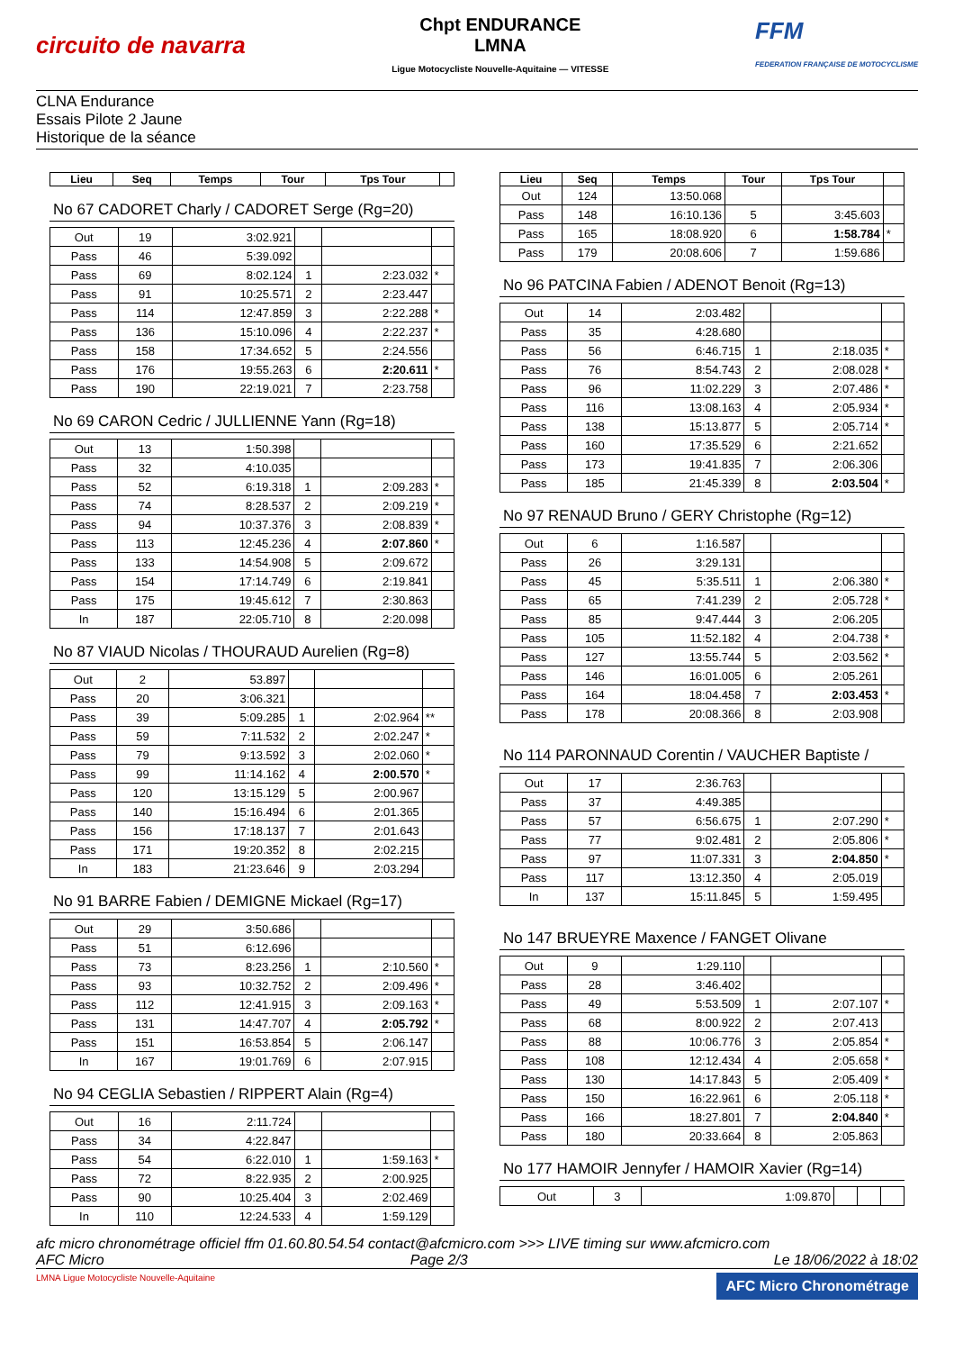circuito de navarra
Chpt ENDURANCE
LMNA
Ligue Motocycliste Nouvelle-Aquitaine — VITESSE
FFM
FEDERATION FRANÇAISE DE MOTOCYCLISME
CLNA Endurance
Essais Pilote 2 Jaune
Historique de la séance
| Lieu | Seq | Temps | Tour | Tps Tour | |
| --- | --- | --- | --- | --- | --- |
No 67 CADORET Charly / CADORET Serge (Rg=20)
| Out | 19 | 3:02.921 | | | |
| Pass | 46 | 5:39.092 | | | |
| Pass | 69 | 8:02.124 | 1 | 2:23.032 | * |
| Pass | 91 | 10:25.571 | 2 | 2:23.447 | |
| Pass | 114 | 12:47.859 | 3 | 2:22.288 | * |
| Pass | 136 | 15:10.096 | 4 | 2:22.237 | * |
| Pass | 158 | 17:34.652 | 5 | 2:24.556 | |
| Pass | 176 | 19:55.263 | 6 | 2:20.611 | * |
| Pass | 190 | 22:19.021 | 7 | 2:23.758 | |
No 69 CARON Cedric / JULLIENNE Yann (Rg=18)
| Out | 13 | 1:50.398 | | | |
| Pass | 32 | 4:10.035 | | | |
| Pass | 52 | 6:19.318 | 1 | 2:09.283 | * |
| Pass | 74 | 8:28.537 | 2 | 2:09.219 | * |
| Pass | 94 | 10:37.376 | 3 | 2:08.839 | * |
| Pass | 113 | 12:45.236 | 4 | 2:07.860 | * |
| Pass | 133 | 14:54.908 | 5 | 2:09.672 | |
| Pass | 154 | 17:14.749 | 6 | 2:19.841 | |
| Pass | 175 | 19:45.612 | 7 | 2:30.863 | |
| In | 187 | 22:05.710 | 8 | 2:20.098 | |
No 87 VIAUD Nicolas / THOURAUD Aurelien (Rg=8)
| Out | 2 | 53.897 | | | |
| Pass | 20 | 3:06.321 | | | |
| Pass | 39 | 5:09.285 | 1 | 2:02.964 | ** |
| Pass | 59 | 7:11.532 | 2 | 2:02.247 | * |
| Pass | 79 | 9:13.592 | 3 | 2:02.060 | * |
| Pass | 99 | 11:14.162 | 4 | 2:00.570 | * |
| Pass | 120 | 13:15.129 | 5 | 2:00.967 | |
| Pass | 140 | 15:16.494 | 6 | 2:01.365 | |
| Pass | 156 | 17:18.137 | 7 | 2:01.643 | |
| Pass | 171 | 19:20.352 | 8 | 2:02.215 | |
| In | 183 | 21:23.646 | 9 | 2:03.294 | |
No 91 BARRE Fabien / DEMIGNE Mickael (Rg=17)
| Out | 29 | 3:50.686 | | | |
| Pass | 51 | 6:12.696 | | | |
| Pass | 73 | 8:23.256 | 1 | 2:10.560 | * |
| Pass | 93 | 10:32.752 | 2 | 2:09.496 | * |
| Pass | 112 | 12:41.915 | 3 | 2:09.163 | * |
| Pass | 131 | 14:47.707 | 4 | 2:05.792 | * |
| Pass | 151 | 16:53.854 | 5 | 2:06.147 | |
| In | 167 | 19:01.769 | 6 | 2:07.915 | |
No 94 CEGLIA Sebastien / RIPPERT Alain (Rg=4)
| Out | 16 | 2:11.724 | | | |
| Pass | 34 | 4:22.847 | | | |
| Pass | 54 | 6:22.010 | 1 | 1:59.163 | * |
| Pass | 72 | 8:22.935 | 2 | 2:00.925 | |
| Pass | 90 | 10:25.404 | 3 | 2:02.469 | |
| In | 110 | 12:24.533 | 4 | 1:59.129 | |
| Lieu | Seq | Temps | Tour | Tps Tour | |
| --- | --- | --- | --- | --- | --- |
| Out | 124 | 13:50.068 | | | |
| Pass | 148 | 16:10.136 | 5 | 3:45.603 | |
| Pass | 165 | 18:08.920 | 6 | 1:58.784 | * |
| Pass | 179 | 20:08.606 | 7 | 1:59.686 | |
No 96 PATCINA Fabien / ADENOT Benoit (Rg=13)
| Out | 14 | 2:03.482 | | | |
| Pass | 35 | 4:28.680 | | | |
| Pass | 56 | 6:46.715 | 1 | 2:18.035 | * |
| Pass | 76 | 8:54.743 | 2 | 2:08.028 | * |
| Pass | 96 | 11:02.229 | 3 | 2:07.486 | * |
| Pass | 116 | 13:08.163 | 4 | 2:05.934 | * |
| Pass | 138 | 15:13.877 | 5 | 2:05.714 | * |
| Pass | 160 | 17:35.529 | 6 | 2:21.652 | |
| Pass | 173 | 19:41.835 | 7 | 2:06.306 | |
| Pass | 185 | 21:45.339 | 8 | 2:03.504 | * |
No 97 RENAUD Bruno / GERY Christophe (Rg=12)
| Out | 6 | 1:16.587 | | | |
| Pass | 26 | 3:29.131 | | | |
| Pass | 45 | 5:35.511 | 1 | 2:06.380 | * |
| Pass | 65 | 7:41.239 | 2 | 2:05.728 | * |
| Pass | 85 | 9:47.444 | 3 | 2:06.205 | |
| Pass | 105 | 11:52.182 | 4 | 2:04.738 | * |
| Pass | 127 | 13:55.744 | 5 | 2:03.562 | * |
| Pass | 146 | 16:01.005 | 6 | 2:05.261 | |
| Pass | 164 | 18:04.458 | 7 | 2:03.453 | * |
| Pass | 178 | 20:08.366 | 8 | 2:03.908 | |
No 114 PARONNAUD Corentin / VAUCHER Baptiste /
| Out | 17 | 2:36.763 | | | |
| Pass | 37 | 4:49.385 | | | |
| Pass | 57 | 6:56.675 | 1 | 2:07.290 | * |
| Pass | 77 | 9:02.481 | 2 | 2:05.806 | * |
| Pass | 97 | 11:07.331 | 3 | 2:04.850 | * |
| Pass | 117 | 13:12.350 | 4 | 2:05.019 | |
| In | 137 | 15:11.845 | 5 | 1:59.495 | |
No 147 BRUEYRE Maxence / FANGET Olivane
| Out | 9 | 1:29.110 | | | |
| Pass | 28 | 3:46.402 | | | |
| Pass | 49 | 5:53.509 | 1 | 2:07.107 | * |
| Pass | 68 | 8:00.922 | 2 | 2:07.413 | |
| Pass | 88 | 10:06.776 | 3 | 2:05.854 | * |
| Pass | 108 | 12:12.434 | 4 | 2:05.658 | * |
| Pass | 130 | 14:17.843 | 5 | 2:05.409 | * |
| Pass | 150 | 16:22.961 | 6 | 2:05.118 | * |
| Pass | 166 | 18:27.801 | 7 | 2:04.840 | * |
| Pass | 180 | 20:33.664 | 8 | 2:05.863 | |
No 177 HAMOIR Jennyfer / HAMOIR Xavier (Rg=14)
| Out | 3 | 1:09.870 | | | |
afc micro chronométrage officiel ffm 01.60.80.54.54 contact@afcmicro.com >>> LIVE timing sur www.afcmicro.com
AFC Micro Page 2/3 Le 18/06/2022 à 18:02
LMNA Ligue Motocycliste Nouvelle-Aquitaine AFC Micro Chronométrage